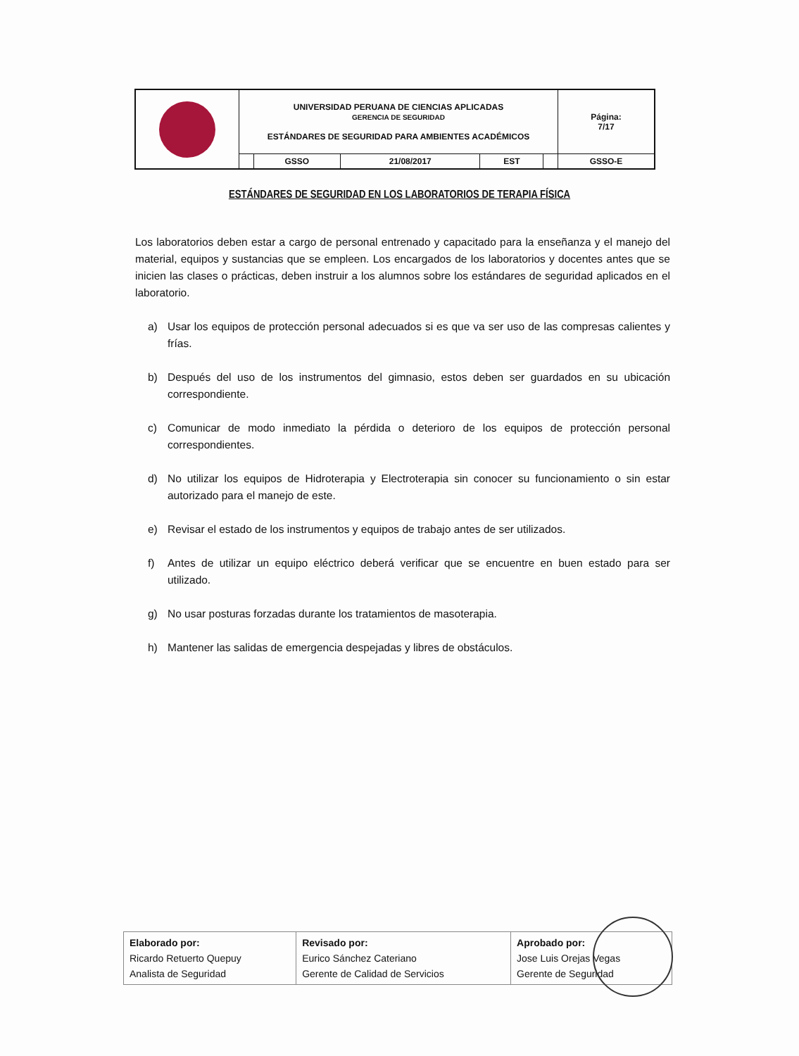| | UNIVERSIDAD PERUANA DE CIENCIAS APLICADAS GERENCIA DE SEGURIDAD ESTÁNDARES DE SEGURIDAD PARA AMBIENTES ACADÉMICOS | | | | | Página: 7/17 |
| | | GSSO | 21/08/2017 | EST | | GSSO-E |
ESTÁNDARES DE SEGURIDAD EN LOS LABORATORIOS DE TERAPIA FÍSICA
Los laboratorios deben estar a cargo de personal entrenado y capacitado para la enseñanza y el manejo del material, equipos y sustancias que se empleen. Los encargados de los laboratorios y docentes antes que se inicien las clases o prácticas, deben instruir a los alumnos sobre los estándares de seguridad aplicados en el laboratorio.
a) Usar los equipos de protección personal adecuados si es que va ser uso de las compresas calientes y frías.
b) Después del uso de los instrumentos del gimnasio, estos deben ser guardados en su ubicación correspondiente.
c) Comunicar de modo inmediato la pérdida o deterioro de los equipos de protección personal correspondientes.
d) No utilizar los equipos de Hidroterapia y Electroterapia sin conocer su funcionamiento o sin estar autorizado para el manejo de este.
e) Revisar el estado de los instrumentos y equipos de trabajo antes de ser utilizados.
f) Antes de utilizar un equipo eléctrico deberá verificar que se encuentre en buen estado para ser utilizado.
g) No usar posturas forzadas durante los tratamientos de masoterapia.
h) Mantener las salidas de emergencia despejadas y libres de obstáculos.
| Elaborado por: Ricardo Retuerto Quepuy Analista de Seguridad | Revisado por: Eurico Sánchez Cateriano Gerente de Calidad de Servicios | Aprobado por: Jose Luis Orejas Vegas Gerente de Seguridad |